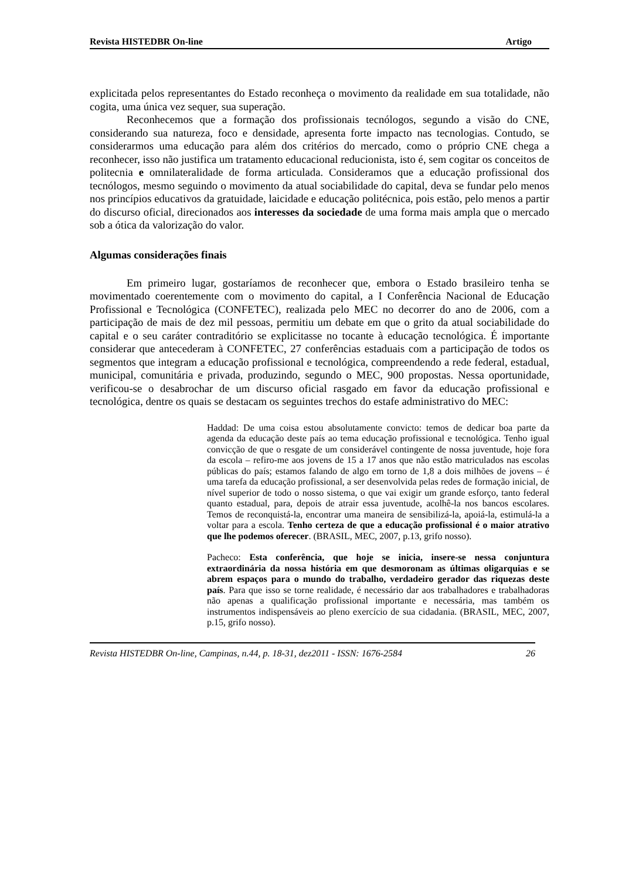Revista HISTEDBR On-line Artigo
explicitada pelos representantes do Estado reconheça o movimento da realidade em sua totalidade, não cogita, uma única vez sequer, sua superação.
Reconhecemos que a formação dos profissionais tecnólogos, segundo a visão do CNE, considerando sua natureza, foco e densidade, apresenta forte impacto nas tecnologias. Contudo, se considerarmos uma educação para além dos critérios do mercado, como o próprio CNE chega a reconhecer, isso não justifica um tratamento educacional reducionista, isto é, sem cogitar os conceitos de politecnia e omnilateralidade de forma articulada. Consideramos que a educação profissional dos tecnólogos, mesmo seguindo o movimento da atual sociabilidade do capital, deva se fundar pelo menos nos princípios educativos da gratuidade, laicidade e educação politécnica, pois estão, pelo menos a partir do discurso oficial, direcionados aos interesses da sociedade de uma forma mais ampla que o mercado sob a ótica da valorização do valor.
Algumas considerações finais
Em primeiro lugar, gostaríamos de reconhecer que, embora o Estado brasileiro tenha se movimentado coerentemente com o movimento do capital, a I Conferência Nacional de Educação Profissional e Tecnológica (CONFETEC), realizada pelo MEC no decorrer do ano de 2006, com a participação de mais de dez mil pessoas, permitiu um debate em que o grito da atual sociabilidade do capital e o seu caráter contraditório se explicitasse no tocante à educação tecnológica. É importante considerar que antecederam à CONFETEC, 27 conferências estaduais com a participação de todos os segmentos que integram a educação profissional e tecnológica, compreendendo a rede federal, estadual, municipal, comunitária e privada, produzindo, segundo o MEC, 900 propostas. Nessa oportunidade, verificou-se o desabrochar de um discurso oficial rasgado em favor da educação profissional e tecnológica, dentre os quais se destacam os seguintes trechos do estafe administrativo do MEC:
Haddad: De uma coisa estou absolutamente convicto: temos de dedicar boa parte da agenda da educação deste país ao tema educação profissional e tecnológica. Tenho igual convicção de que o resgate de um considerável contingente de nossa juventude, hoje fora da escola – refiro-me aos jovens de 15 a 17 anos que não estão matriculados nas escolas públicas do país; estamos falando de algo em torno de 1,8 a dois milhões de jovens – é uma tarefa da educação profissional, a ser desenvolvida pelas redes de formação inicial, de nível superior de todo o nosso sistema, o que vai exigir um grande esforço, tanto federal quanto estadual, para, depois de atrair essa juventude, acolhê-la nos bancos escolares. Temos de reconquistá-la, encontrar uma maneira de sensibilizá-la, apoiá-la, estimulá-la a voltar para a escola. Tenho certeza de que a educação profissional é o maior atrativo que lhe podemos oferecer. (BRASIL, MEC, 2007, p.13, grifo nosso).
Pacheco: Esta conferência, que hoje se inicia, insere-se nessa conjuntura extraordinária da nossa história em que desmoronam as últimas oligarquias e se abrem espaços para o mundo do trabalho, verdadeiro gerador das riquezas deste país. Para que isso se torne realidade, é necessário dar aos trabalhadores e trabalhadoras não apenas a qualificação profissional importante e necessária, mas também os instrumentos indispensáveis ao pleno exercício de sua cidadania. (BRASIL, MEC, 2007, p.15, grifo nosso).
Revista HISTEDBR On-line, Campinas, n.44, p. 18-31, dez2011 - ISSN: 1676-2584 26